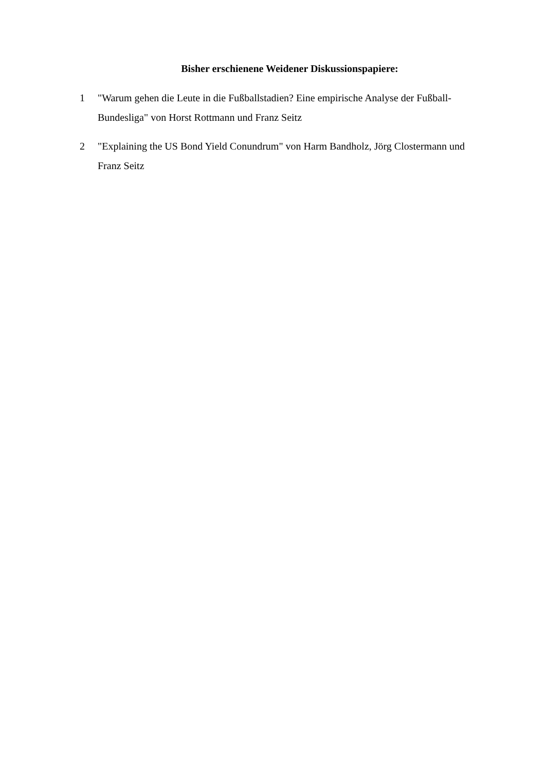Bisher erschienene Weidener Diskussionspapiere:
1 "Warum gehen die Leute in die Fußballstadien? Eine empirische Analyse der Fußball-Bundesliga" von Horst Rottmann und Franz Seitz
2 "Explaining the US Bond Yield Conundrum" von Harm Bandholz, Jörg Clostermann und Franz Seitz